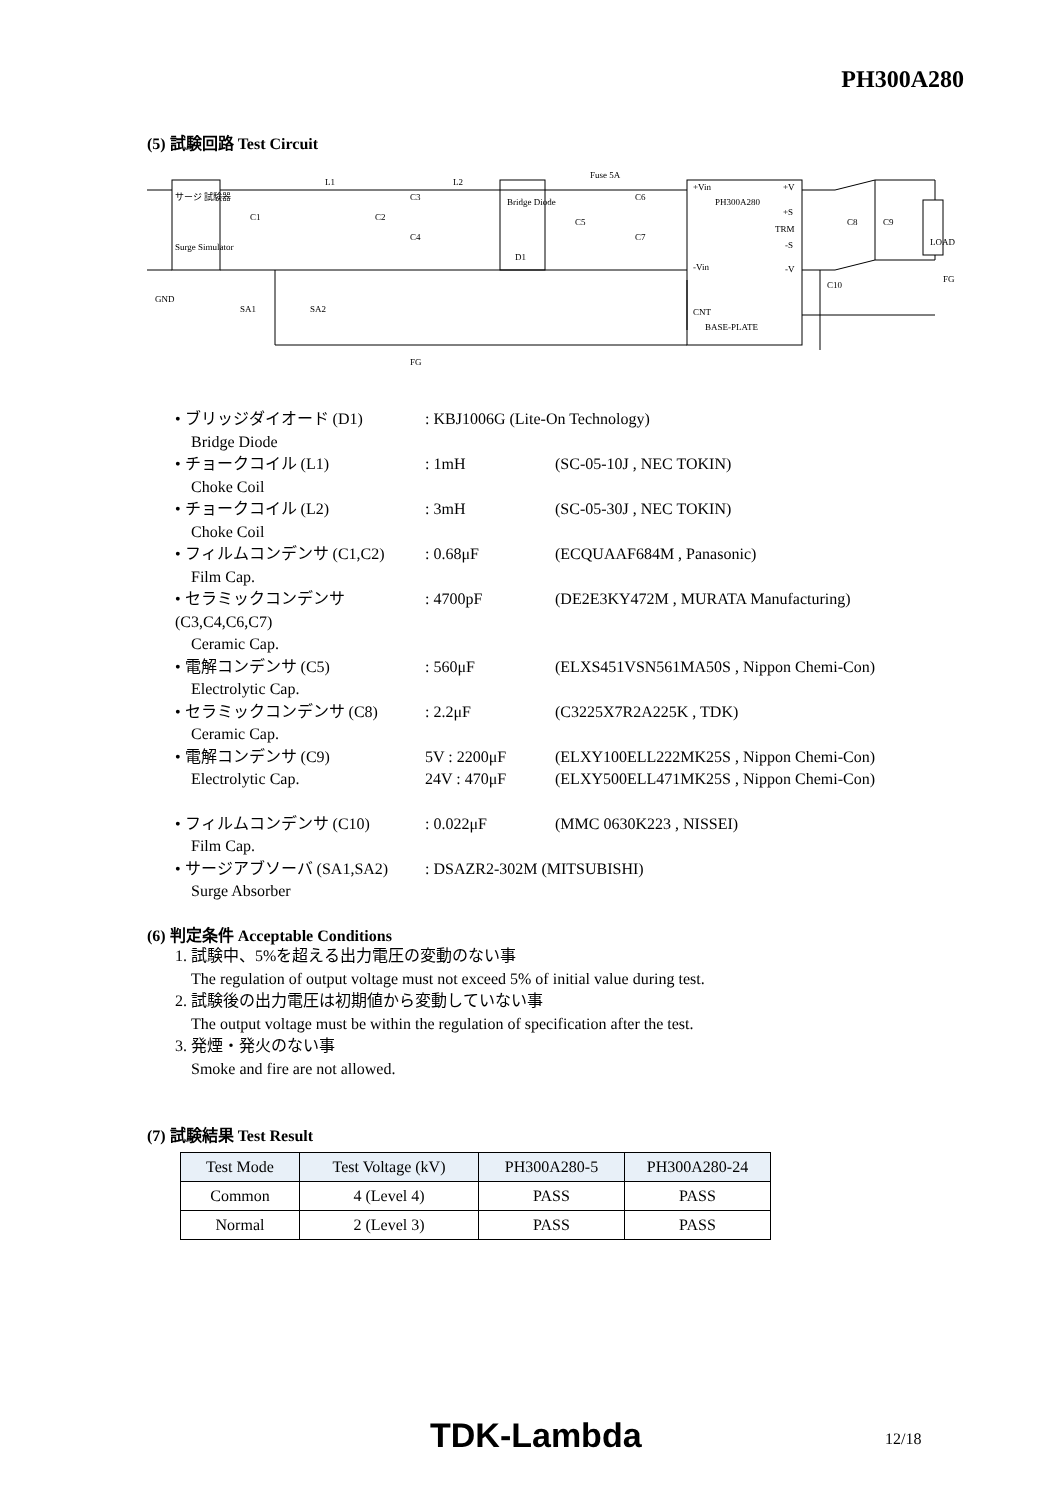PH300A280
(5) 試験回路 Test Circuit
サージ 試験器
Surge Simulator
Bridge Diode
D1
PH300A280
BASE-PLATE
LOAD
L1
L2
Fuse 5A
GND
SA1
SA2
FG
FG
C1
C2
C3
C4
C5
C6
C7
C8
C9
C10
+Vin
-Vin
CNT
+V
+S
TRM
-S
-V
• ブリッジダイオード (D1): KBJ1006G (Lite-On Technology)
Bridge Diode
• チョークコイル (L1): 1mH (SC-05-10J , NEC TOKIN)
Choke Coil
• チョークコイル (L2): 3mH (SC-05-30J , NEC TOKIN)
Choke Coil
• フィルムコンデンサ (C1,C2): 0.68μF (ECQUAAF684M , Panasonic)
Film Cap.
• セラミックコンデンサ (C3,C4,C6,C7): 4700pF (DE2E3KY472M , MURATA Manufacturing)
Ceramic Cap.
• 電解コンデンサ (C5): 560μF (ELXS451VSN561MA50S , Nippon Chemi-Con)
Electrolytic Cap.
• セラミックコンデンサ (C8): 2.2μF (C3225X7R2A225K , TDK)
Ceramic Cap.
• 電解コンデンサ (C9) 5V : 2200μF (ELXY100ELL222MK25S , Nippon Chemi-Con)
Electrolytic Cap. 24V : 470μF (ELXY500ELL471MK25S , Nippon Chemi-Con)
• フィルムコンデンサ (C10): 0.022μF (MMC 0630K223 , NISSEI)
Film Cap.
• サージアブソーバ (SA1,SA2): DSAZR2-302M (MITSUBISHI)
Surge Absorber
(6) 判定条件 Acceptable Conditions
1. 試験中、5%を超える出力電圧の変動のない事
The regulation of output voltage must not exceed 5% of initial value during test.
2. 試験後の出力電圧は初期値から変動していない事
The output voltage must be within the regulation of specification after the test.
3. 発煙・発火のない事
Smoke and fire are not allowed.
(7) 試験結果 Test Result
| Test Mode | Test Voltage (kV) | PH300A280-5 | PH300A280-24 |
| --- | --- | --- | --- |
| Common | 4 (Level 4) | PASS | PASS |
| Normal | 2 (Level 3) | PASS | PASS |
TDK-Lambda 12/18